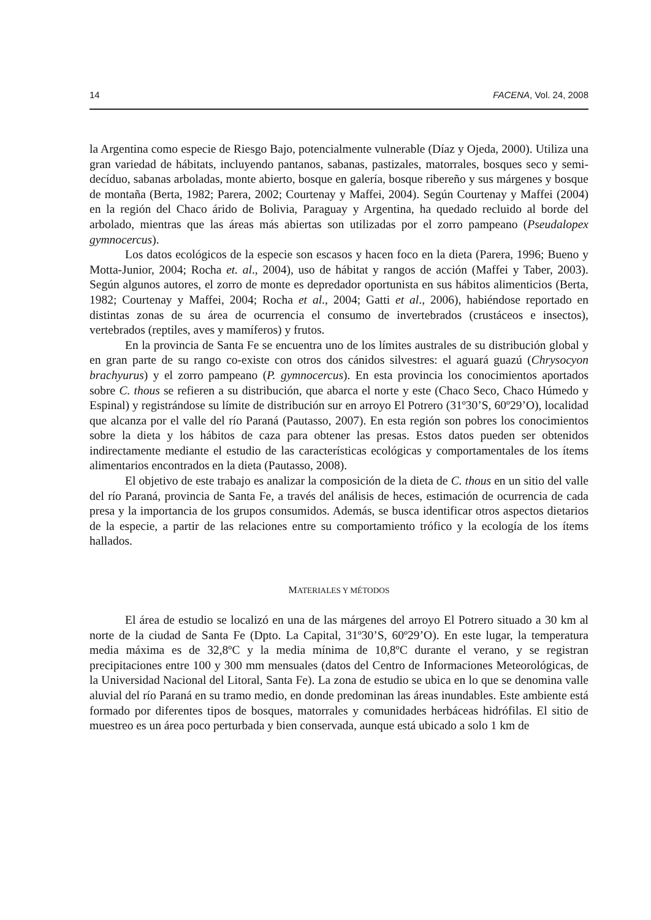14 FACENA, Vol. 24, 2008
la Argentina como especie de Riesgo Bajo, potencialmente vulnerable (Díaz y Ojeda, 2000). Utiliza una gran variedad de hábitats, incluyendo pantanos, sabanas, pastizales, matorrales, bosques seco y semi-decíduo, sabanas arboladas, monte abierto, bosque en galería, bosque ribereño y sus márgenes y bosque de montaña (Berta, 1982; Parera, 2002; Courtenay y Maffei, 2004). Según Courtenay y Maffei (2004) en la región del Chaco árido de Bolivia, Paraguay y Argentina, ha quedado recluido al borde del arbolado, mientras que las áreas más abiertas son utilizadas por el zorro pampeano (Pseudalopex gymnocercus).
Los datos ecológicos de la especie son escasos y hacen foco en la dieta (Parera, 1996; Bueno y Motta-Junior, 2004; Rocha et. al., 2004), uso de hábitat y rangos de acción (Maffei y Taber, 2003). Según algunos autores, el zorro de monte es depredador oportunista en sus hábitos alimenticios (Berta, 1982; Courtenay y Maffei, 2004; Rocha et al., 2004; Gatti et al., 2006), habiéndose reportado en distintas zonas de su área de ocurrencia el consumo de invertebrados (crustáceos e insectos), vertebrados (reptiles, aves y mamíferos) y frutos.
En la provincia de Santa Fe se encuentra uno de los límites australes de su distribución global y en gran parte de su rango co-existe con otros dos cánidos silvestres: el aguará guazú (Chrysocyon brachyurus) y el zorro pampeano (P. gymnocercus). En esta provincia los conocimientos aportados sobre C. thous se refieren a su distribución, que abarca el norte y este (Chaco Seco, Chaco Húmedo y Espinal) y registrándose su límite de distribución sur en arroyo El Potrero (31º30’S, 60º29’O), localidad que alcanza por el valle del río Paraná (Pautasso, 2007). En esta región son pobres los conocimientos sobre la dieta y los hábitos de caza para obtener las presas. Estos datos pueden ser obtenidos indirectamente mediante el estudio de las características ecológicas y comportamentales de los ítems alimentarios encontrados en la dieta (Pautasso, 2008).
El objetivo de este trabajo es analizar la composición de la dieta de C. thous en un sitio del valle del río Paraná, provincia de Santa Fe, a través del análisis de heces, estimación de ocurrencia de cada presa y la importancia de los grupos consumidos. Además, se busca identificar otros aspectos dietarios de la especie, a partir de las relaciones entre su comportamiento trófico y la ecología de los ítems hallados.
MATERIALES Y MÉTODOS
El área de estudio se localizó en una de las márgenes del arroyo El Potrero situado a 30 km al norte de la ciudad de Santa Fe (Dpto. La Capital, 31º30’S, 60º29’O). En este lugar, la temperatura media máxima es de 32,8ºC y la media mínima de 10,8ºC durante el verano, y se registran precipitaciones entre 100 y 300 mm mensuales (datos del Centro de Informaciones Meteorológicas, de la Universidad Nacional del Litoral, Santa Fe). La zona de estudio se ubica en lo que se denomina valle aluvial del río Paraná en su tramo medio, en donde predominan las áreas inundables. Este ambiente está formado por diferentes tipos de bosques, matorrales y comunidades herbáceas hidrófilas. El sitio de muestreo es un área poco perturbada y bien conservada, aunque está ubicado a solo 1 km de